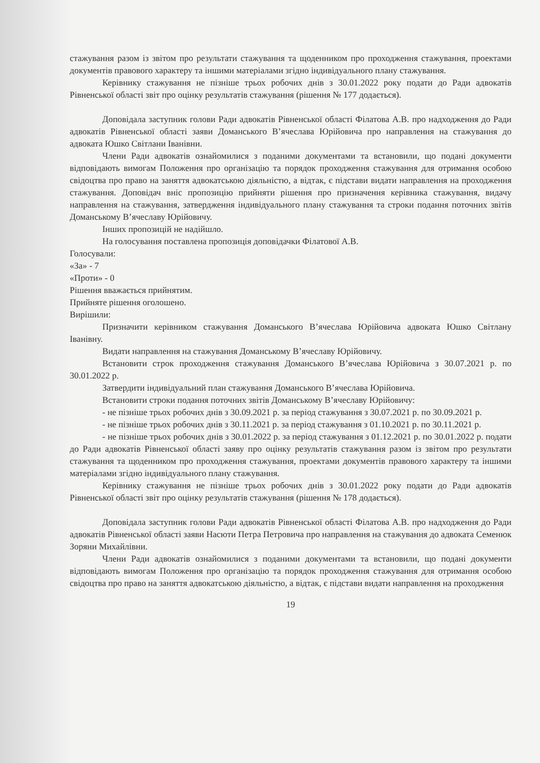стажування разом із звітом про результати стажування та щоденником про проходження стажування, проектами документів правового характеру та іншими матеріалами згідно індивідуального плану стажування.
Керівнику стажування не пізніше трьох робочих днів з 30.01.2022 року подати до Ради адвокатів Рівненської області звіт про оцінку результатів стажування (рішення № 177 додається).
Доповідала заступник голови Ради адвокатів Рівненської області Філатова А.В. про надходження до Ради адвокатів Рівненської області заяви Доманського В’ячеслава Юрійовича про направлення на стажування до адвоката Юшко Світлани Іванівни.
Члени Ради адвокатів ознайомилися з поданими документами та встановили, що подані документи відповідають вимогам Положення про організацію та порядок проходження стажування для отримання особою свідоцтва про право на заняття адвокатською діяльністю, а відтак, є підстави видати направлення на проходження стажування. Доповідач вніс пропозицію прийняти рішення про призначення керівника стажування, видачу направлення на стажування, затвердження індивідуального плану стажування та строки подання поточних звітів Доманському В’ячеславу Юрійовичу.
Інших пропозицій не надійшло.
На голосування поставлена пропозиція доповідачки Філатової А.В.
Голосували:
«За» - 7
«Проти» - 0
Рішення вважається прийнятим.
Прийняте рішення оголошено.
Вирішили:
Призначити керівником стажування Доманського В’ячеслава Юрійовича адвоката Юшко Світлану Іванівну.
Видати направлення на стажування Доманському В’ячеславу Юрійовичу.
Встановити строк проходження стажування Доманського В’ячеслава Юрійовича з 30.07.2021 р. по 30.01.2022 р.
Затвердити індивідуальний план стажування Доманського В’ячеслава Юрійовича.
Встановити строки подання поточних звітів Доманському В’ячеславу Юрійовичу:
- не пізніше трьох робочих днів з 30.09.2021 р. за період стажування з 30.07.2021 р. по 30.09.2021 р.
- не пізніше трьох робочих днів з 30.11.2021 р. за період стажування з 01.10.2021 р. по 30.11.2021 р.
- не пізніше трьох робочих днів з 30.01.2022 р. за період стажування з 01.12.2021 р. по 30.01.2022 р. подати до Ради адвокатів Рівненської області заяву про оцінку результатів стажування разом із звітом про результати стажування та щоденником про проходження стажування, проектами документів правового характеру та іншими матеріалами згідно індивідуального плану стажування.
Керівнику стажування не пізніше трьох робочих днів з 30.01.2022 року подати до Ради адвокатів Рівненської області звіт про оцінку результатів стажування (рішення № 178 додається).
Доповідала заступник голови Ради адвокатів Рівненської області Філатова А.В. про надходження до Ради адвокатів Рівненської області заяви Насюти Петра Петровича про направлення на стажування до адвоката Семенюк Зоряни Михайлівни.
Члени Ради адвокатів ознайомилися з поданими документами та встановили, що подані документи відповідають вимогам Положення про організацію та порядок проходження стажування для отримання особою свідоцтва про право на заняття адвокатською діяльністю, а відтак, є підстави видати направлення на проходження
19